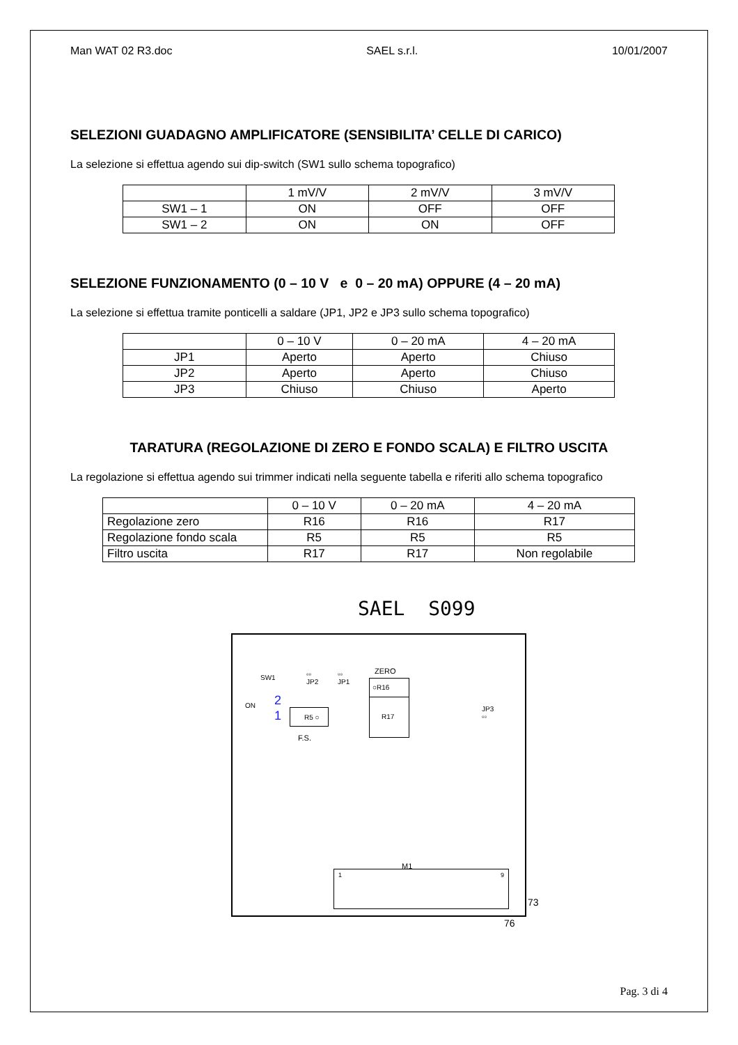Man WAT 02 R3.doc SAEL s.r.l. 10/01/2007
SELEZIONI GUADAGNO AMPLIFICATORE (SENSIBILITA’ CELLE DI CARICO)
La selezione si effettua agendo sui dip-switch (SW1 sullo schema topografico)
| | 1 mV/V | 2 mV/V | 3 mV/V |
| --- | --- | --- | --- |
| SW1 – 1 | ON | OFF | OFF |
| SW1 – 2 | ON | ON | OFF |
SELEZIONE FUNZIONAMENTO (0 – 10 V e 0 – 20 mA) OPPURE (4 – 20 mA)
La selezione si effettua tramite ponticelli a saldare (JP1, JP2 e JP3 sullo schema topografico)
| | 0 – 10 V | 0 – 20 mA | 4 – 20 mA |
| --- | --- | --- | --- |
| JP1 | Aperto | Aperto | Chiuso |
| JP2 | Aperto | Aperto | Chiuso |
| JP3 | Chiuso | Chiuso | Aperto |
TARATURA (REGOLAZIONE DI ZERO E FONDO SCALA) E FILTRO USCITA
La regolazione si effettua agendo sui trimmer indicati nella seguente tabella e riferiti allo schema topografico
| | 0 – 10 V | 0 – 20 mA | 4 – 20 mA |
| --- | --- | --- | --- |
| Regolazione zero | R16 | R16 | R17 |
| Regolazione fondo scala | R5 | R5 | R5 |
| Filtro uscita | R17 | R17 | Non regolabile |
SAEL S099
SW1
ON 2
1 R5 ○
F.S.
▫▫
JP2
▫▫
JP1
ZERO
○R16
R17
JP3
▫▫
M1
1 9
73
76
Pag. 3 di 4